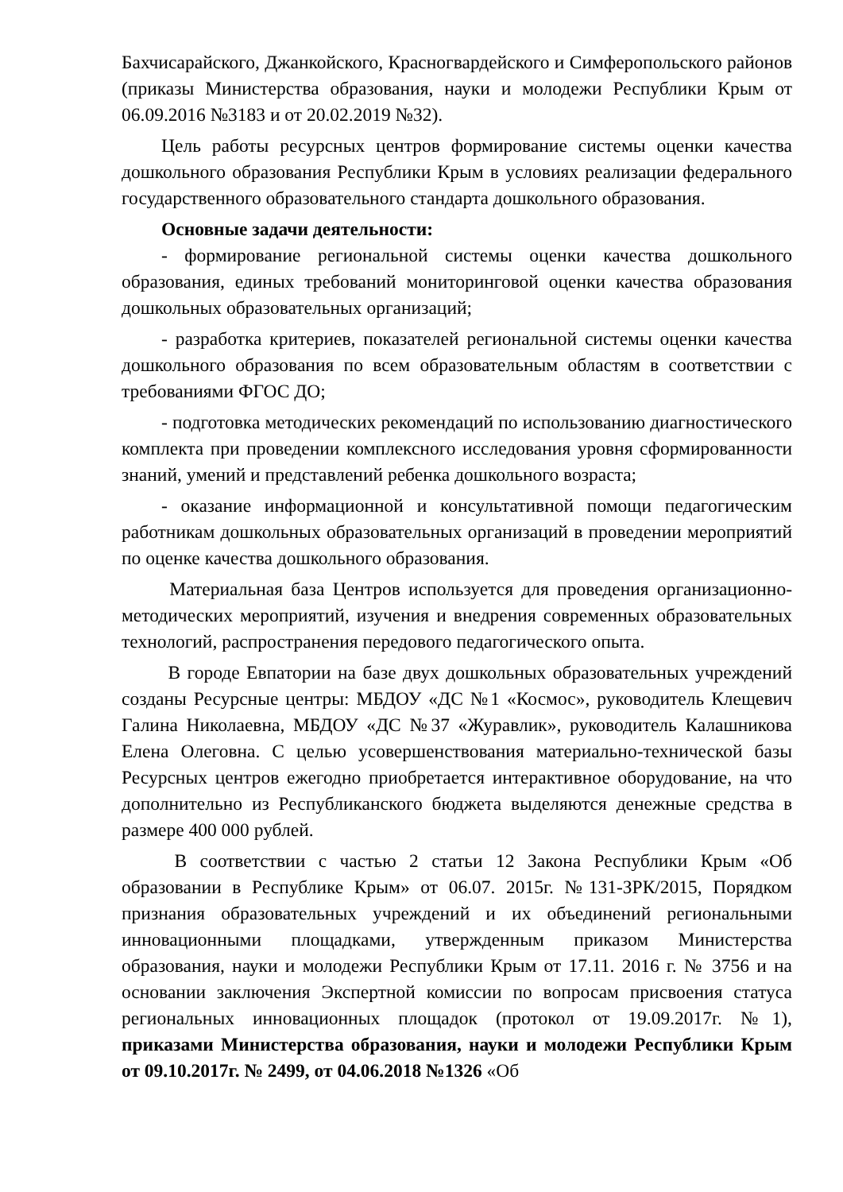Бахчисарайского, Джанкойского, Красногвардейского и Симферопольского районов (приказы Министерства образования, науки и молодежи Республики Крым от 06.09.2016 №3183 и от 20.02.2019 №32).
Цель работы ресурсных центров формирование системы оценки качества дошкольного образования Республики Крым в условиях реализации федерального государственного образовательного стандарта дошкольного образования.
Основные задачи деятельности:
- формирование региональной системы оценки качества дошкольного образования, единых требований мониторинговой оценки качества образования дошкольных образовательных организаций;
- разработка критериев, показателей региональной системы оценки качества дошкольного образования по всем образовательным областям в соответствии с требованиями ФГОС ДО;
- подготовка методических рекомендаций по использованию диагностического комплекта при проведении комплексного исследования уровня сформированности знаний, умений и представлений ребенка дошкольного возраста;
- оказание информационной и консультативной помощи педагогическим работникам дошкольных образовательных организаций в проведении мероприятий по оценке качества дошкольного образования.
Материальная база Центров используется для проведения организационно-методических мероприятий, изучения и внедрения современных образовательных технологий, распространения передового педагогического опыта.
В городе Евпатории на базе двух дошкольных образовательных учреждений созданы Ресурсные центры: МБДОУ «ДС №1 «Космос», руководитель Клещевич Галина Николаевна, МБДОУ «ДС №37 «Журавлик», руководитель Калашникова Елена Олеговна. С целью усовершенствования материально-технической базы Ресурсных центров ежегодно приобретается интерактивное оборудование, на что дополнительно из Республиканского бюджета выделяются денежные средства в размере 400 000 рублей.
В соответствии с частью 2 статьи 12 Закона Республики Крым «Об образовании в Республике Крым» от 06.07. 2015г. №131-ЗРК/2015, Порядком признания образовательных учреждений и их объединений региональными инновационными площадками, утвержденным приказом Министерства образования, науки и молодежи Республики Крым от 17.11. 2016 г. № 3756 и на основании заключения Экспертной комиссии по вопросам присвоения статуса региональных инновационных площадок (протокол от 19.09.2017г. №1), приказами Министерства образования, науки и молодежи Республики Крым от 09.10.2017г. № 2499, от 04.06.2018 №1326 «Об